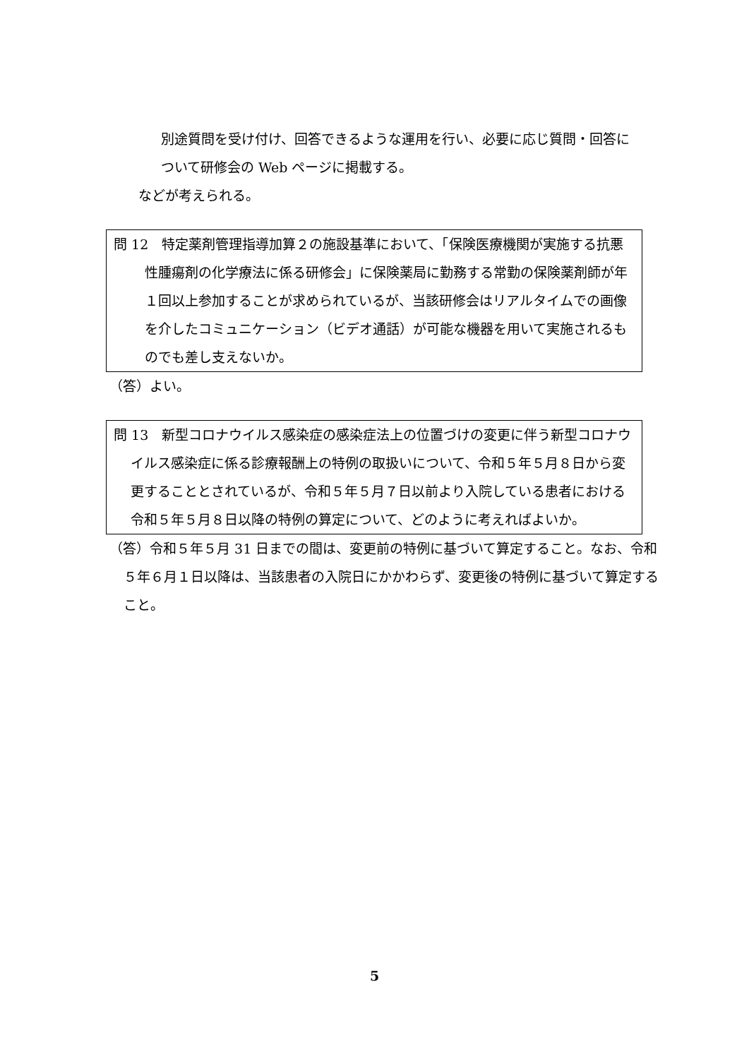別途質問を受け付け、回答できるような運用を行い、必要に応じ質問・回答について研修会の Web ページに掲載する。
などが考えられる。
問 12　特定薬剤管理指導加算２の施設基準において、「保険医療機関が実施する抗悪性腫瘍剤の化学療法に係る研修会」に保険薬局に勤務する常勤の保険薬剤師が年１回以上参加することが求められているが、当該研修会はリアルタイムでの画像を介したコミュニケーション（ビデオ通話）が可能な機器を用いて実施されるものでも差し支えないか。
（答）よい。
問 13　新型コロナウイルス感染症の感染症法上の位置づけの変更に伴う新型コロナウイルス感染症に係る診療報酬上の特例の取扱いについて、令和５年５月８日から変更することとされているが、令和５年５月７日以前より入院している患者における令和５年５月８日以降の特例の算定について、どのように考えればよいか。
（答）令和５年５月 31 日までの間は、変更前の特例に基づいて算定すること。なお、令和５年６月１日以降は、当該患者の入院日にかかわらず、変更後の特例に基づいて算定すること。
5